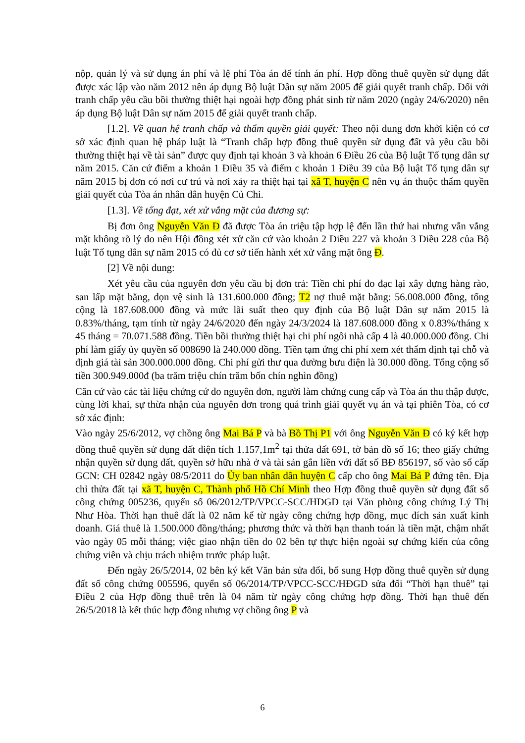nộp, quản lý và sử dụng án phí và lệ phí Tòa án để tính án phí. Hợp đồng thuê quyền sử dụng đất được xác lập vào năm 2012 nên áp dụng Bộ luật Dân sự năm 2005 để giải quyết tranh chấp. Đối với tranh chấp yêu cầu bồi thường thiệt hại ngoài hợp đồng phát sinh từ năm 2020 (ngày 24/6/2020) nên áp dụng Bộ luật Dân sự năm 2015 để giải quyết tranh chấp.
[1.2]. Về quan hệ tranh chấp và thẩm quyền giải quyết: Theo nội dung đơn khởi kiện có cơ sở xác định quan hệ pháp luật là “Tranh chấp hợp đồng thuê quyền sử dụng đất và yêu cầu bồi thường thiệt hại về tài sản” được quy định tại khoản 3 và khoản 6 Điều 26 của Bộ luật Tố tụng dân sự năm 2015. Căn cứ điểm a khoản 1 Điều 35 và điểm c khoản 1 Điều 39 của Bộ luật Tố tụng dân sự năm 2015 bị đơn có nơi cư trú và nơi xảy ra thiệt hại tại xã T, huyện C nên vụ án thuộc thẩm quyền giải quyết của Tòa án nhân dân huyện Củ Chi.
[1.3]. Về tống đạt, xét xử vắng mặt của đương sự:
Bị đơn ông Nguyễn Văn Đ đã được Tòa án triệu tập hợp lệ đến lần thứ hai nhưng vẫn vắng mặt không rõ lý do nên Hội đồng xét xử căn cứ vào khoản 2 Điều 227 và khoản 3 Điều 228 của Bộ luật Tố tụng dân sự năm 2015 có đủ cơ sở tiến hành xét xử vắng mặt ông Đ.
[2] Về nội dung:
Xét yêu cầu của nguyên đơn yêu cầu bị đơn trả: Tiền chi phí đo đạc lại xây dựng hàng rào, san lấp mặt bằng, dọn vệ sinh là 131.600.000 đồng; T2 nợ thuê mặt bằng: 56.008.000 đồng, tổng cộng là 187.608.000 đồng và mức lãi suất theo quy định của Bộ luật Dân sự năm 2015 là 0.83%/tháng, tạm tính từ ngày 24/6/2020 đến ngày 24/3/2024 là 187.608.000 đồng x 0.83%/tháng x 45 tháng = 70.071.588 đồng. Tiền bồi thường thiệt hại chi phí ngôi nhà cấp 4 là 40.000.000 đồng. Chi phí làm giấy ủy quyền số 008690 là 240.000 đồng. Tiền tạm ứng chi phí xem xét thẩm định tại chỗ và định giá tài sản 300.000.000 đồng. Chi phí gửi thư qua đường bưu điện là 30.000 đồng. Tổng cộng số tiền 300.949.000đ (ba trăm triệu chín trăm bốn chín nghìn đồng)
Căn cứ vào các tài liệu chứng cứ do nguyên đơn, người làm chứng cung cấp và Tòa án thu thập được, cùng lời khai, sự thừa nhận của nguyên đơn trong quá trình giải quyết vụ án và tại phiên Tòa, có cơ sở xác định:
Vào ngày 25/6/2012, vợ chồng ông Mai Bá P và bà Bồ Thị P1 với ông Nguyễn Văn Đ có ký kết hợp đồng thuê quyền sử dụng đất diện tích 1.157,1m<sup>2</sup> tại thửa đất 691, tờ bản đồ số 16; theo giấy chứng nhận quyền sử dụng đất, quyền sở hữu nhà ở và tài sản gắn liền với đất số BĐ 856197, số vào sổ cấp GCN: CH 02842 ngày 08/5/2011 do Ủy ban nhân dân huyện C cấp cho ông Mai Bá P đứng tên. Địa chỉ thửa đất tại xã T, huyện C, Thành phố Hồ Chí Minh theo Hợp đồng thuê quyền sử dụng đất số công chứng 005236, quyển số 06/2012/TP/VPCC-SCC/HĐGD tại Văn phòng công chứng Lý Thị Như Hòa. Thời hạn thuê đất là 02 năm kể từ ngày công chứng hợp đồng, mục đích sản xuất kinh doanh. Giá thuê là 1.500.000 đồng/tháng; phương thức và thời hạn thanh toán là tiền mặt, chậm nhất vào ngày 05 mỗi tháng; việc giao nhận tiền do 02 bên tự thực hiện ngoài sự chứng kiến của công chứng viên và chịu trách nhiệm trước pháp luật.
Đến ngày 26/5/2014, 02 bên ký kết Văn bản sửa đổi, bổ sung Hợp đồng thuê quyền sử dụng đất số công chứng 005596, quyển số 06/2014/TP/VPCC-SCC/HĐGD sửa đổi “Thời hạn thuê” tại Điều 2 của Hợp đồng thuê trên là 04 năm từ ngày công chứng hợp đồng. Thời hạn thuê đến 26/5/2018 là kết thúc hợp đồng nhưng vợ chồng ông P và
6